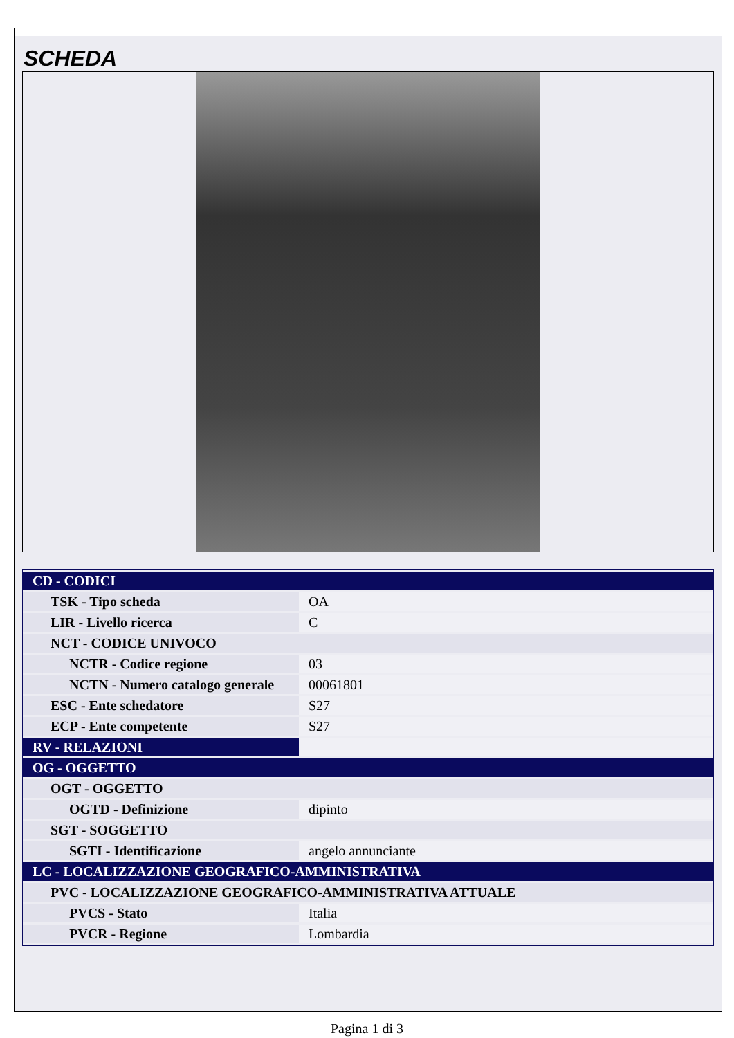SCHEDA
| CD - CODICI | |
| TSK - Tipo scheda | OA |
| LIR - Livello ricerca | C |
| NCT - CODICE UNIVOCO | |
| NCTR - Codice regione | 03 |
| NCTN - Numero catalogo generale | 00061801 |
| ESC - Ente schedatore | S27 |
| ECP - Ente competente | S27 |
| RV - RELAZIONI | |
| OG - OGGETTO | |
| OGT - OGGETTO | |
| OGTD - Definizione | dipinto |
| SGT - SOGGETTO | |
| SGTI - Identificazione | angelo annunciante |
| LC - LOCALIZZAZIONE GEOGRAFICO-AMMINISTRATIVA | |
| PVC - LOCALIZZAZIONE GEOGRAFICO-AMMINISTRATIVA ATTUALE | |
| PVCS - Stato | Italia |
| PVCR - Regione | Lombardia |
Pagina 1 di 3